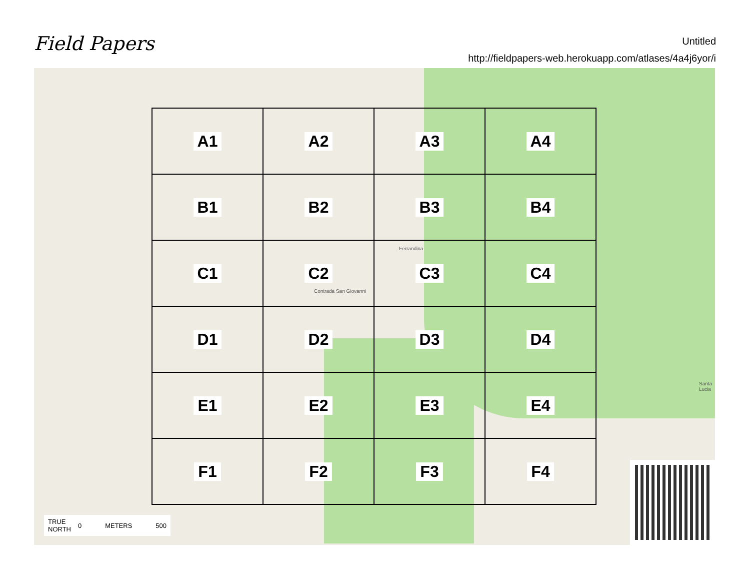Field Papers
Untitled
http://fieldpapers-web.herokuapp.com/atlases/4a4j6yor/i
Ferrandina
Contrada San Giovanni
Santa Lucia
A1
A2
A3
A4
B1
B2
B3
B4
C1
C2
C3
C4
D1
D2
D3
D4
E1
E2
E3
E4
F1
F2
F3
F4
TRUE
NORTH 0 METERS 500